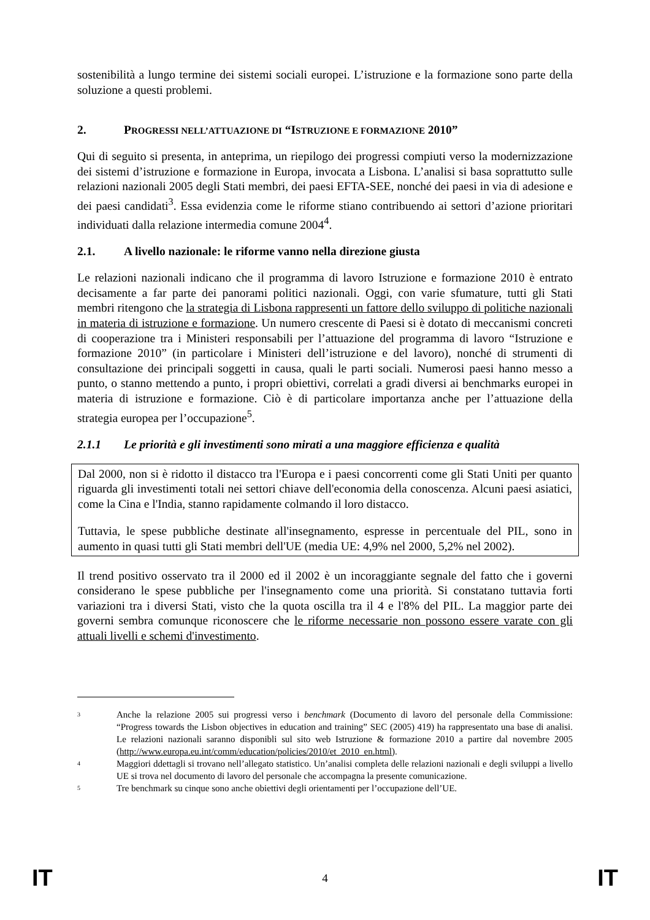sostenibilità a lungo termine dei sistemi sociali europei. L’istruzione e la formazione sono parte della soluzione a questi problemi.
2. PROGRESSI NELL’ATTUAZIONE DI “ISTRUZIONE E FORMAZIONE 2010”
Qui di seguito si presenta, in anteprima, un riepilogo dei progressi compiuti verso la modernizzazione dei sistemi d’istruzione e formazione in Europa, invocata a Lisbona. L’analisi si basa soprattutto sulle relazioni nazionali 2005 degli Stati membri, dei paesi EFTA-SEE, nonché dei paesi in via di adesione e dei paesi candidati<sup>3</sup>. Essa evidenzia come le riforme stiano contribuendo ai settori d’azione prioritari individuati dalla relazione intermedia comune 2004<sup>4</sup>.
2.1. A livello nazionale: le riforme vanno nella direzione giusta
Le relazioni nazionali indicano che il programma di lavoro Istruzione e formazione 2010 è entrato decisamente a far parte dei panorami politici nazionali. Oggi, con varie sfumature, tutti gli Stati membri ritengono che la strategia di Lisbona rappresenti un fattore dello sviluppo di politiche nazionali in materia di istruzione e formazione. Un numero crescente di Paesi si è dotato di meccanismi concreti di cooperazione tra i Ministeri responsabili per l’attuazione del programma di lavoro “Istruzione e formazione 2010” (in particolare i Ministeri dell’istruzione e del lavoro), nonché di strumenti di consultazione dei principali soggetti in causa, quali le parti sociali. Numerosi paesi hanno messo a punto, o stanno mettendo a punto, i propri obiettivi, correlati a gradi diversi ai benchmarks europei in materia di istruzione e formazione. Ciò è di particolare importanza anche per l’attuazione della strategia europea per l’occupazione<sup>5</sup>.
2.1.1 Le priorità e gli investimenti sono mirati a una maggiore efficienza e qualità
Dal 2000, non si è ridotto il distacco tra l'Europa e i paesi concorrenti come gli Stati Uniti per quanto riguarda gli investimenti totali nei settori chiave dell'economia della conoscenza. Alcuni paesi asiatici, come la Cina e l'India, stanno rapidamente colmando il loro distacco.
Tuttavia, le spese pubbliche destinate all'insegnamento, espresse in percentuale del PIL, sono in aumento in quasi tutti gli Stati membri dell'UE (media UE: 4,9% nel 2000, 5,2% nel 2002).
Il trend positivo osservato tra il 2000 ed il 2002 è un incoraggiante segnale del fatto che i governi considerano le spese pubbliche per l'insegnamento come una priorità. Si constatano tuttavia forti variazioni tra i diversi Stati, visto che la quota oscilla tra il 4 e l'8% del PIL. La maggior parte dei governi sembra comunque riconoscere che le riforme necessarie non possono essere varate con gli attuali livelli e schemi d'investimento.
3 Anche la relazione 2005 sui progressi verso i benchmark (Documento di lavoro del personale della Commissione: “Progress towards the Lisbon objectives in education and training” SEC (2005) 419) ha rappresentato una base di analisi. Le relazioni nazionali saranno disponibli sul sito web Istruzione & formazione 2010 a partire dal novembre 2005 (http://www.europa.eu.int/comm/education/policies/2010/et_2010_en.html).
4 Maggiori ddettagli si trovano nell’allegato statistico. Un’analisi completa delle relazioni nazionali e degli sviluppi a livello UE si trova nel documento di lavoro del personale che accompagna la presente comunicazione.
5 Tre benchmark su cinque sono anche obiettivi degli orientamenti per l’occupazione dell’UE.
IT 4 IT